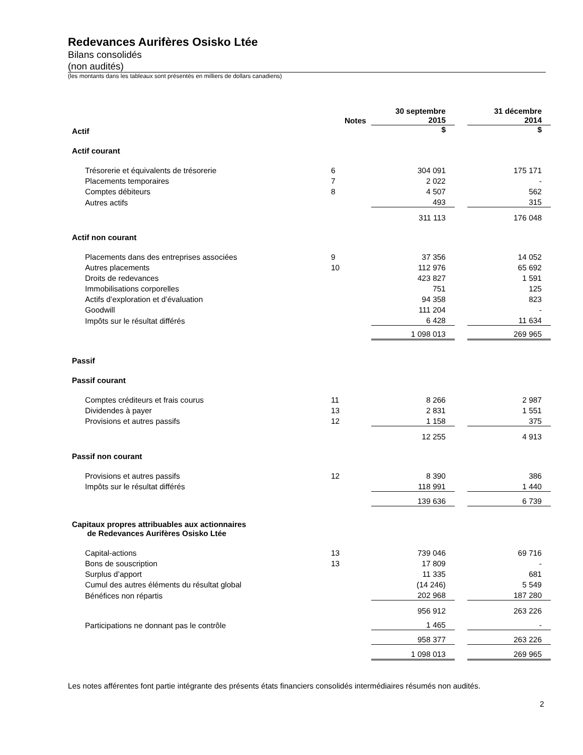Redevances Aurifères Osisko Ltée
Bilans consolidés
(non audités)
(les montants dans les tableaux sont présentés en milliers de dollars canadiens)
| | Notes | 30 septembre 2015 | | 31 décembre 2014 |
| --- | --- | --- | --- | --- |
| Actif | | $ | | $ |
| Actif courant | | | | |
| Trésorerie et équivalents de trésorerie | 6 | 304 091 | | 175 171 |
| Placements temporaires | 7 | 2 022 | | - |
| Comptes débiteurs | 8 | 4 507 | | 562 |
| Autres actifs | | 493 | | 315 |
| | | 311 113 | | 176 048 |
| Actif non courant | | | | |
| Placements dans des entreprises associées | 9 | 37 356 | | 14 052 |
| Autres placements | 10 | 112 976 | | 65 692 |
| Droits de redevances | | 423 827 | | 1 591 |
| Immobilisations corporelles | | 751 | | 125 |
| Actifs d’exploration et d’évaluation | | 94 358 | | 823 |
| Goodwill | | 111 204 | | - |
| Impôts sur le résultat différés | | 6 428 | | 11 634 |
| | | 1 098 013 | | 269 965 |
| Passif | | | | |
| Passif courant | | | | |
| Comptes créditeurs et frais courus | 11 | 8 266 | | 2 987 |
| Dividendes à payer | 13 | 2 831 | | 1 551 |
| Provisions et autres passifs | 12 | 1 158 | | 375 |
| | | 12 255 | | 4 913 |
| Passif non courant | | | | |
| Provisions et autres passifs | 12 | 8 390 | | 386 |
| Impôts sur le résultat différés | | 118 991 | | 1 440 |
| | | 139 636 | | 6 739 |
| Capitaux propres attribuables aux actionnaires de Redevances Aurifères Osisko Ltée | | | | |
| Capital-actions | 13 | 739 046 | | 69 716 |
| Bons de souscription | 13 | 17 809 | | - |
| Surplus d’apport | | 11 335 | | 681 |
| Cumul des autres éléments du résultat global | | (14 246) | | 5 549 |
| Bénéfices non répartis | | 202 968 | | 187 280 |
| | | 956 912 | | 263 226 |
| Participations ne donnant pas le contrôle | | 1 465 | | - |
| | | 958 377 | | 263 226 |
| | | 1 098 013 | | 269 965 |
Les notes afférentes font partie intégrante des présents états financiers consolidés intermédiaires résumés non audités.
2